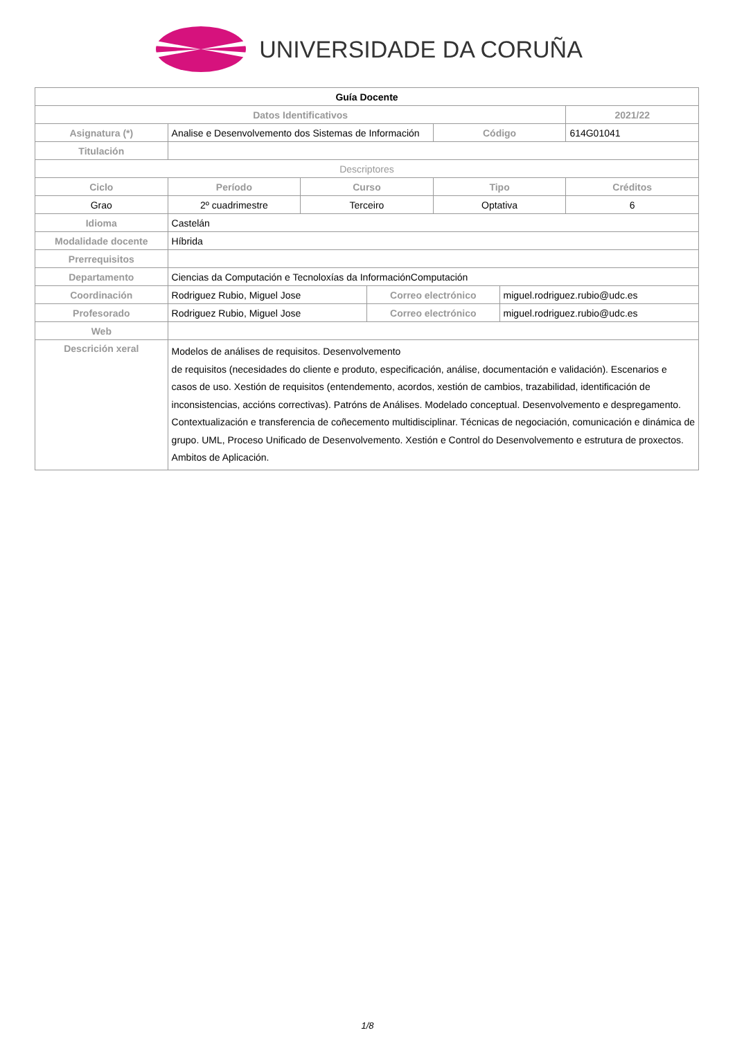UNIVERSIDADE DA CORUÑA
| Guía Docente | | | | | | |
| Datos Identificativos | | | | | | 2021/22 |
| Asignatura (*) | Analise e Desenvolvemento dos Sistemas de Información | | | Código | | 614G01041 |
| Titulación | | | | | | |
| Descriptores | | | | | | |
| Ciclo | Período | Curso | | Tipo | | Créditos |
| Grao | 2º cuadrimestre | Terceiro | | Optativa | | 6 |
| Idioma | Castelán | | | | | |
| Modalidade docente | Híbrida | | | | | |
| Prerrequisitos | | | | | | |
| Departamento | Ciencias da Computación e Tecnoloxías da InformaciónComputación | | | | | |
| Coordinación | Rodriguez Rubio, Miguel Jose | | Correo electrónico | | miguel.rodriguez.rubio@udc.es | |
| Profesorado | Rodriguez Rubio, Miguel Jose | | Correo electrónico | | miguel.rodriguez.rubio@udc.es | |
| Web | | | | | | |
| Descrición xeral | Modelos de análises de requisitos. Desenvolvemento de requisitos (necesidades do cliente e produto, especificación, análise, documentación e validación). Escenarios e casos de uso. Xestión de requisitos (entendemento, acordos, xestión de cambios, trazabilidad, identificación de inconsistencias, accións correctivas). Patróns de Análises. Modelado conceptual. Desenvolvemento e despregamento. Contextualización e transferencia de coñecemento multidisciplinar. Técnicas de negociación, comunicación e dinámica de grupo. UML, Proceso Unificado de Desenvolvemento. Xestión e Control do Desenvolvemento e estrutura de proxectos. Ambitos de Aplicación. | | | | | |
1/8